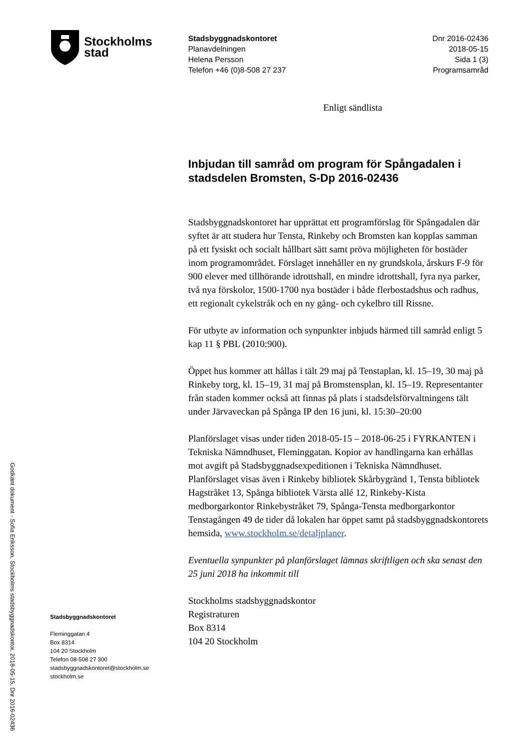Godkänt dokument - Sofia Eriksson, Stockholms stadsbyggnadskontor, 2018-05-15, Dnr 2016-02436
Stockholms
stad
Stadsbyggnadskontoret
Fleminggatan 4
Box 8314
104 20 Stockholm
Telefon 08-508 27 300
stadsbyggnadskontoret@stockholm.se
stockholm.se
Stadsbyggnadskontoret
Planavdelningen
Helena Persson
Telefon +46 (0)8-508 27 237
Dnr 2016-02436
2018-05-15
Sida 1 (3)
Programsamråd
Enligt sändlista
Inbjudan till samråd om program för Spångadalen i stadsdelen Bromsten, S-Dp 2016-02436
Stadsbyggnadskontoret har upprättat ett programförslag för Spångadalen där syftet är att studera hur Tensta, Rinkeby och Bromsten kan kopplas samman på ett fysiskt och socialt hållbart sätt samt pröva möjligheten för bostäder inom programområdet. Förslaget innehåller en ny grundskola, årskurs F-9 för 900 elever med tillhörande idrottshall, en mindre idrottshall, fyra nya parker, två nya förskolor, 1500-1700 nya bostäder i både flerbostadshus och radhus, ett regionalt cykelstråk och en ny gång- och cykelbro till Rissne.
För utbyte av information och synpunkter inbjuds härmed till samråd enligt 5 kap 11 § PBL (2010:900).
Öppet hus kommer att hållas i tält 29 maj på Tenstaplan, kl. 15–19, 30 maj på Rinkeby torg, kl. 15–19, 31 maj på Bromstensplan, kl. 15–19. Representanter från staden kommer också att finnas på plats i stadsdelsförvaltningens tält under Järvaveckan på Spånga IP den 16 juni, kl. 15:30–20:00
Planförslaget visas under tiden 2018-05-15 – 2018-06-25 i FYRKANTEN i Tekniska Nämndhuset, Fleminggatan. Kopior av handlingarna kan erhållas mot avgift på Stadsbyggnadsexpeditionen i Tekniska Nämndhuset. Planförslaget visas även i Rinkeby bibliotek Skårbygränd 1, Tensta bibliotek Hagstråket 13, Spånga bibliotek Värsta allé 12, Rinkeby-Kista medborgarkontor Rinkebystråket 79, Spånga-Tensta medborgarkontor Tenstagången 49 de tider då lokalen har öppet samt på stadsbyggnadskontorets hemsida, www.stockholm.se/detaljplaner.
Eventuella synpunkter på planförslaget lämnas skriftligen och ska senast den 25 juni 2018 ha inkommit till
Stockholms stadsbyggnadskontor
Registraturen
Box 8314
104 20 Stockholm